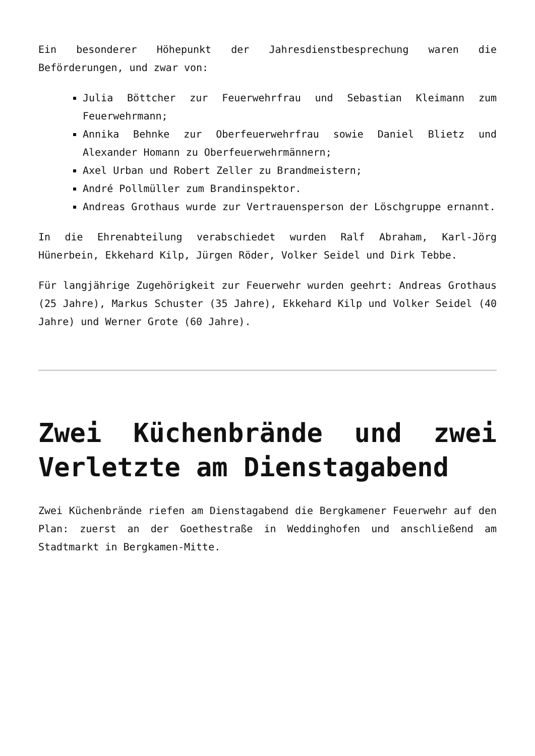Ein besonderer Höhepunkt der Jahresdienstbesprechung waren die Beförderungen, und zwar von:
Julia Böttcher zur Feuerwehrfrau und Sebastian Kleimann zum Feuerwehrmann;
Annika Behnke zur Oberfeuerwehrfrau sowie Daniel Blietz und Alexander Homann zu Oberfeuerwehrmännern;
Axel Urban und Robert Zeller zu Brandmeistern;
André Pollmüller zum Brandinspektor.
Andreas Grothaus wurde zur Vertrauensperson der Löschgruppe ernannt.
In die Ehrenabteilung verabschiedet wurden Ralf Abraham, Karl-Jörg Hünerbein, Ekkehard Kilp, Jürgen Röder, Volker Seidel und Dirk Tebbe.
Für langjährige Zugehörigkeit zur Feuerwehr wurden geehrt: Andreas Grothaus (25 Jahre), Markus Schuster (35 Jahre), Ekkehard Kilp und Volker Seidel (40 Jahre) und Werner Grote (60 Jahre).
Zwei Küchenbrände und zwei Verletzte am Dienstagabend
Zwei Küchenbrände riefen am Dienstagabend die Bergkamener Feuerwehr auf den Plan: zuerst an der Goethestraße in Weddinghofen und anschließend am Stadtmarkt in Bergkamen-Mitte.